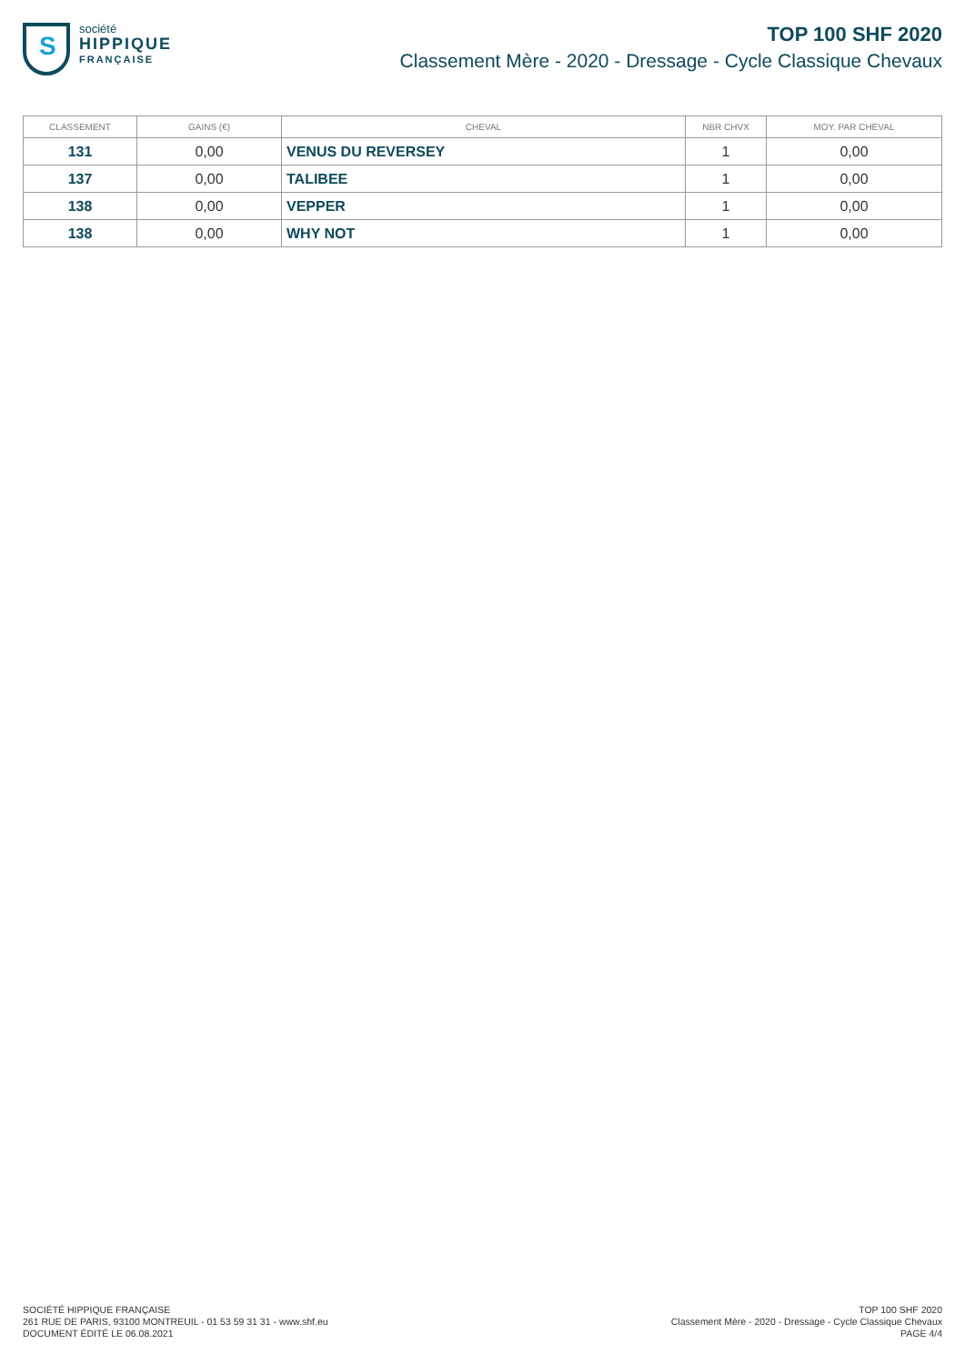S
société
HIPPIQUE
FRANÇAISE
TOP 100 SHF 2020
Classement Mère - 2020 - Dressage - Cycle Classique Chevaux
| CLASSEMENT | GAINS (€) | CHEVAL | NBR CHVX | MOY. PAR CHEVAL |
| --- | --- | --- | --- | --- |
| 131 | 0,00 | VENUS DU REVERSEY | 1 | 0,00 |
| 137 | 0,00 | TALIBEE | 1 | 0,00 |
| 138 | 0,00 | VEPPER | 1 | 0,00 |
| 138 | 0,00 | WHY NOT | 1 | 0,00 |
SOCIÉTÉ HIPPIQUE FRANÇAISE
261 RUE DE PARIS, 93100 MONTREUIL - 01 53 59 31 31 - www.shf.eu
DOCUMENT ÉDITÉ LE 06.08.2021
TOP 100 SHF 2020
Classement Mère - 2020 - Dressage - Cycle Classique Chevaux
PAGE 4/4